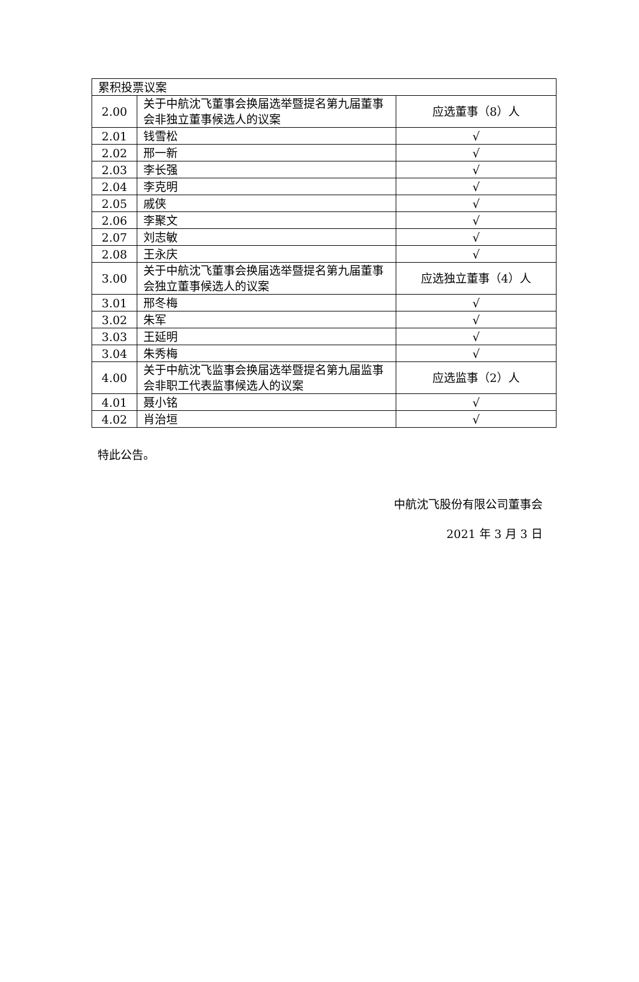| 累积投票议案 | | |
| 2.00 | 关于中航沈飞董事会换届选举暨提名第九届董事会非独立董事候选人的议案 | 应选董事（8）人 |
| 2.01 | 钱雪松 | √ |
| 2.02 | 邢一新 | √ |
| 2.03 | 李长强 | √ |
| 2.04 | 李克明 | √ |
| 2.05 | 戚侠 | √ |
| 2.06 | 李聚文 | √ |
| 2.07 | 刘志敏 | √ |
| 2.08 | 王永庆 | √ |
| 3.00 | 关于中航沈飞董事会换届选举暨提名第九届董事会独立董事候选人的议案 | 应选独立董事（4）人 |
| 3.01 | 邢冬梅 | √ |
| 3.02 | 朱军 | √ |
| 3.03 | 王延明 | √ |
| 3.04 | 朱秀梅 | √ |
| 4.00 | 关于中航沈飞监事会换届选举暨提名第九届监事会非职工代表监事候选人的议案 | 应选监事（2）人 |
| 4.01 | 聂小铭 | √ |
| 4.02 | 肖治垣 | √ |
特此公告。
中航沈飞股份有限公司董事会
2021 年 3 月 3 日